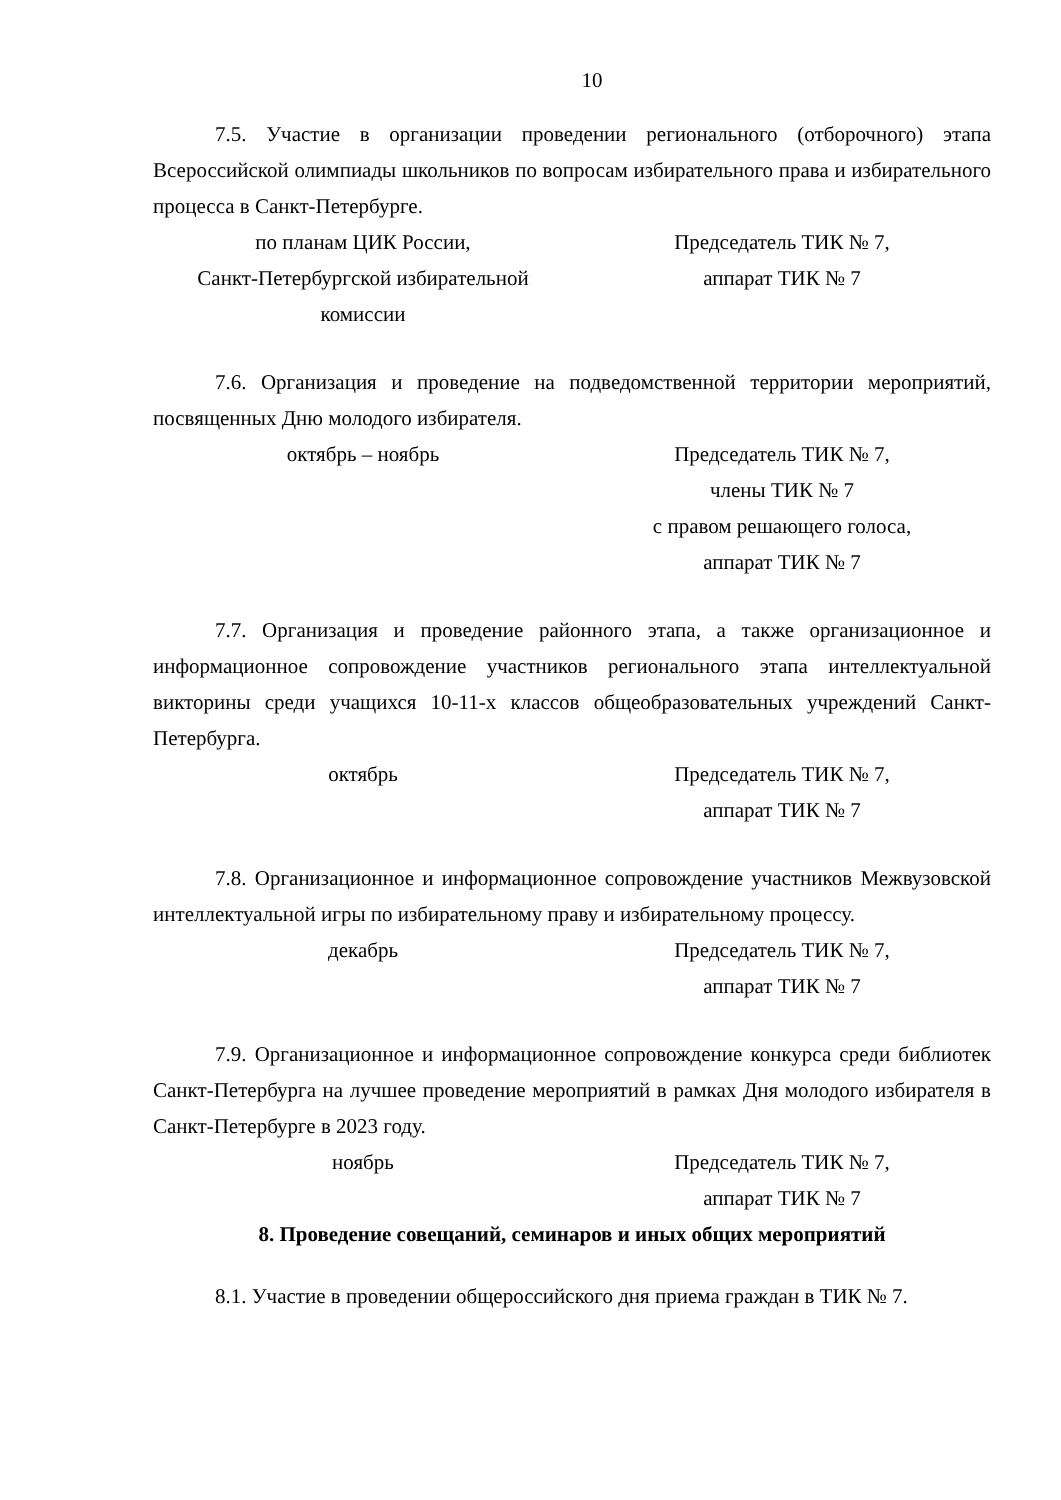10
7.5. Участие в организации проведении регионального (отборочного) этапа Всероссийской олимпиады школьников по вопросам избирательного права и избирательного процесса в Санкт-Петербурге.
по планам ЦИК России,
Санкт-Петербургской избирательной
комиссии
Председатель ТИК № 7,
аппарат ТИК № 7
7.6. Организация и проведение на подведомственной территории мероприятий, посвященных Дню молодого избирателя.
октябрь – ноябрь Председатель ТИК № 7,
члены ТИК № 7
с правом решающего голоса,
аппарат ТИК № 7
7.7. Организация и проведение районного этапа, а также организационное и информационное сопровождение участников регионального этапа интеллектуальной викторины среди учащихся 10-11-х классов общеобразовательных учреждений Санкт-Петербурга.
октябрь Председатель ТИК № 7,
аппарат ТИК № 7
7.8. Организационное и информационное сопровождение участников Межвузовской интеллектуальной игры по избирательному праву и избирательному процессу.
декабрь Председатель ТИК № 7,
аппарат ТИК № 7
7.9. Организационное и информационное сопровождение конкурса среди библиотек Санкт-Петербурга на лучшее проведение мероприятий в рамках Дня молодого избирателя в Санкт-Петербурге в 2023 году.
ноябрь Председатель ТИК № 7,
аппарат ТИК № 7
8. Проведение совещаний, семинаров и иных общих мероприятий
8.1. Участие в проведении общероссийского дня приема граждан в ТИК № 7.